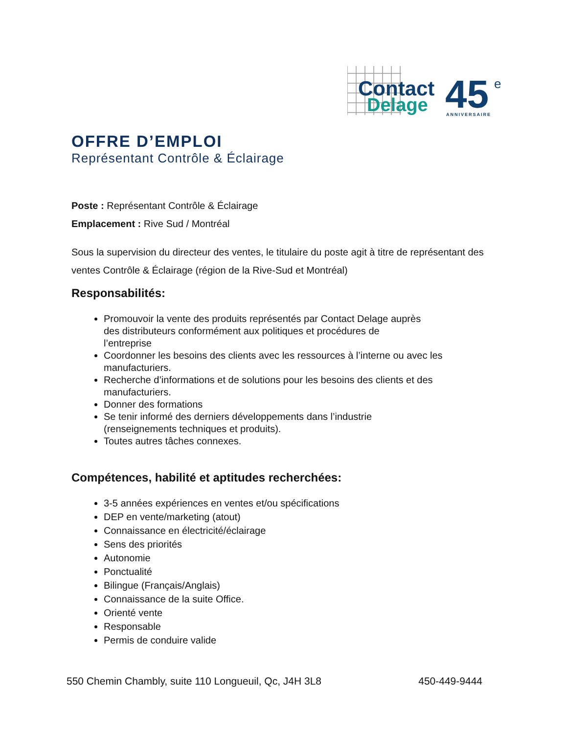Contact
Delage
45
e
ANNIVERSAIRE
OFFRE D’EMPLOI
Représentant Contrôle & Éclairage
Poste : Représentant Contrôle & Éclairage
Emplacement : Rive Sud / Montréal
Sous la supervision du directeur des ventes, le titulaire du poste agit à titre de représentant des ventes Contrôle & Éclairage (région de la Rive-Sud et Montréal)
Responsabilités:
Promouvoir la vente des produits représentés par Contact Delage auprès
des distributeurs conformément aux politiques et procédures de
l’entreprise
Coordonner les besoins des clients avec les ressources à l’interne ou avec les manufacturiers.
Recherche d’informations et de solutions pour les besoins des clients et des manufacturiers.
Donner des formations
Se tenir informé des derniers développements dans l’industrie
(renseignements techniques et produits).
Toutes autres tâches connexes.
Compétences, habilité et aptitudes recherchées:
3-5 années expériences en ventes et/ou spécifications
DEP en vente/marketing (atout)
Connaissance en électricité/éclairage
Sens des priorités
Autonomie
Ponctualité
Bilingue (Français/Anglais)
Connaissance de la suite Office.
Orienté vente
Responsable
Permis de conduire valide
550 Chemin Chambly, suite 110 Longueuil, Qc, J4H 3L8 450-449-9444